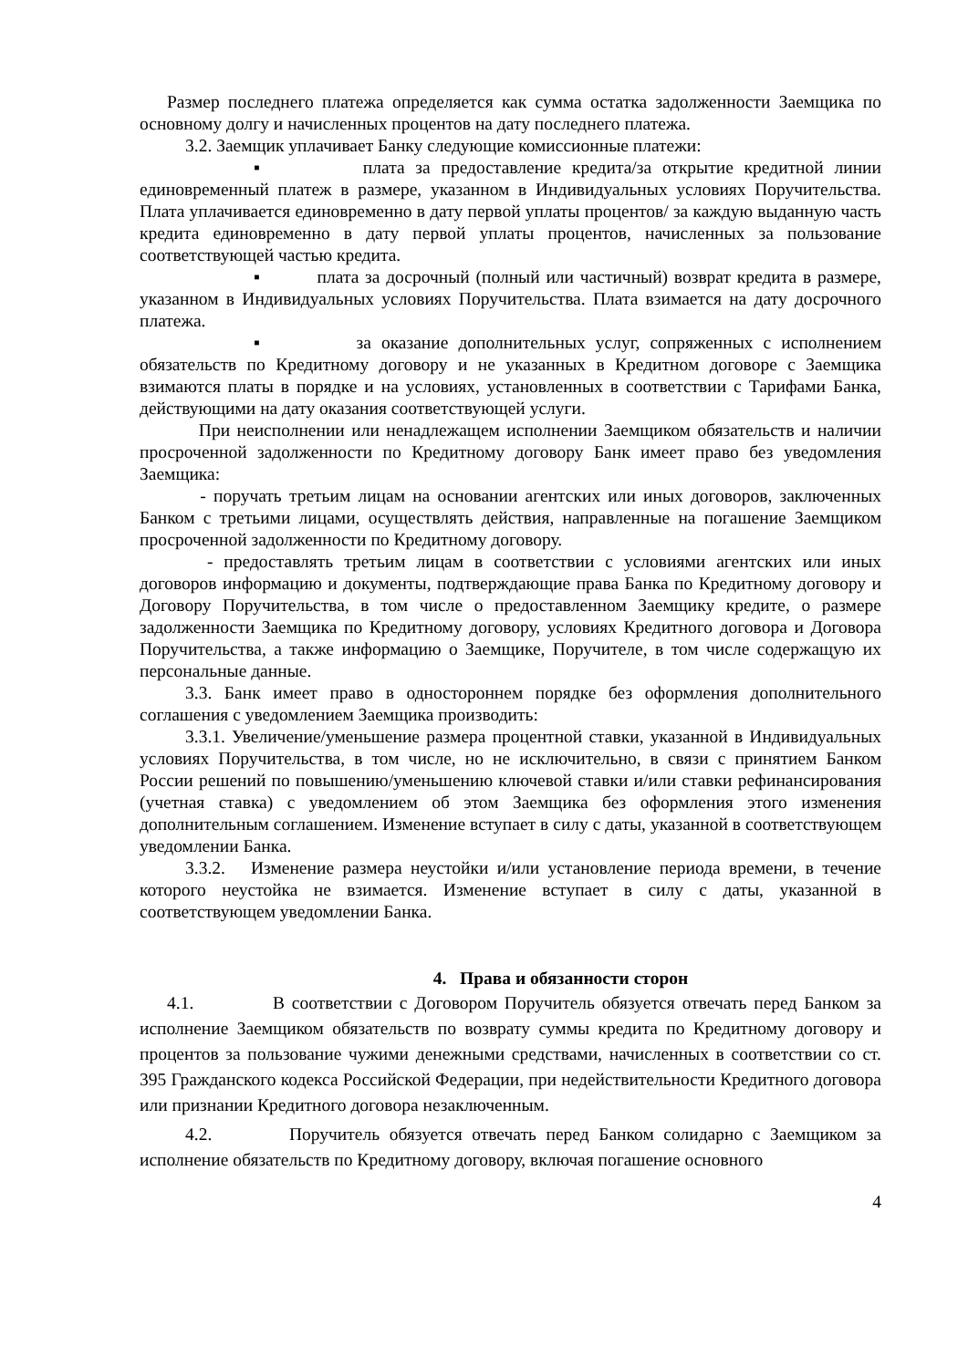Размер последнего платежа определяется как сумма остатка задолженности Заемщика по основному долгу и начисленных процентов на дату последнего платежа.
3.2. Заемщик уплачивает Банку следующие комиссионные платежи:
▪ плата за предоставление кредита/за открытие кредитной линии единовременный платеж в размере, указанном в Индивидуальных условиях Поручительства. Плата уплачивается единовременно в дату первой уплаты процентов/ за каждую выданную часть кредита единовременно в дату первой уплаты процентов, начисленных за пользование соответствующей частью кредита.
▪ плата за досрочный (полный или частичный) возврат кредита в размере, указанном в Индивидуальных условиях Поручительства. Плата взимается на дату досрочного платежа.
▪ за оказание дополнительных услуг, сопряженных с исполнением обязательств по Кредитному договору и не указанных в Кредитном договоре с Заемщика взимаются платы в порядке и на условиях, установленных в соответствии с Тарифами Банка, действующими на дату оказания соответствующей услуги.
При неисполнении или ненадлежащем исполнении Заемщиком обязательств и наличии просроченной задолженности по Кредитному договору Банк имеет право без уведомления Заемщика:
- поручать третьим лицам на основании агентских или иных договоров, заключенных Банком с третьими лицами, осуществлять действия, направленные на погашение Заемщиком просроченной задолженности по Кредитному договору.
- предоставлять третьим лицам в соответствии с условиями агентских или иных договоров информацию и документы, подтверждающие права Банка по Кредитному договору и Договору Поручительства, в том числе о предоставленном Заемщику кредите, о размере задолженности Заемщика по Кредитному договору, условиях Кредитного договора и Договора Поручительства, а также информацию о Заемщике, Поручителе, в том числе содержащую их персональные данные.
3.3. Банк имеет право в одностороннем порядке без оформления дополнительного соглашения с уведомлением Заемщика производить:
3.3.1. Увеличение/уменьшение размера процентной ставки, указанной в Индивидуальных условиях Поручительства, в том числе, но не исключительно, в связи с принятием Банком России решений по повышению/уменьшению ключевой ставки и/или ставки рефинансирования (учетная ставка) с уведомлением об этом Заемщика без оформления этого изменения дополнительным соглашением. Изменение вступает в силу с даты, указанной в соответствующем уведомлении Банка.
3.3.2. Изменение размера неустойки и/или установление периода времени, в течение которого неустойка не взимается. Изменение вступает в силу с даты, указанной в соответствующем уведомлении Банка.
4. Права и обязанности сторон
4.1. В соответствии с Договором Поручитель обязуется отвечать перед Банком за исполнение Заемщиком обязательств по возврату суммы кредита по Кредитному договору и процентов за пользование чужими денежными средствами, начисленных в соответствии со ст. 395 Гражданского кодекса Российской Федерации, при недействительности Кредитного договора или признании Кредитного договора незаключенным.
4.2. Поручитель обязуется отвечать перед Банком солидарно с Заемщиком за исполнение обязательств по Кредитному договору, включая погашение основного
4